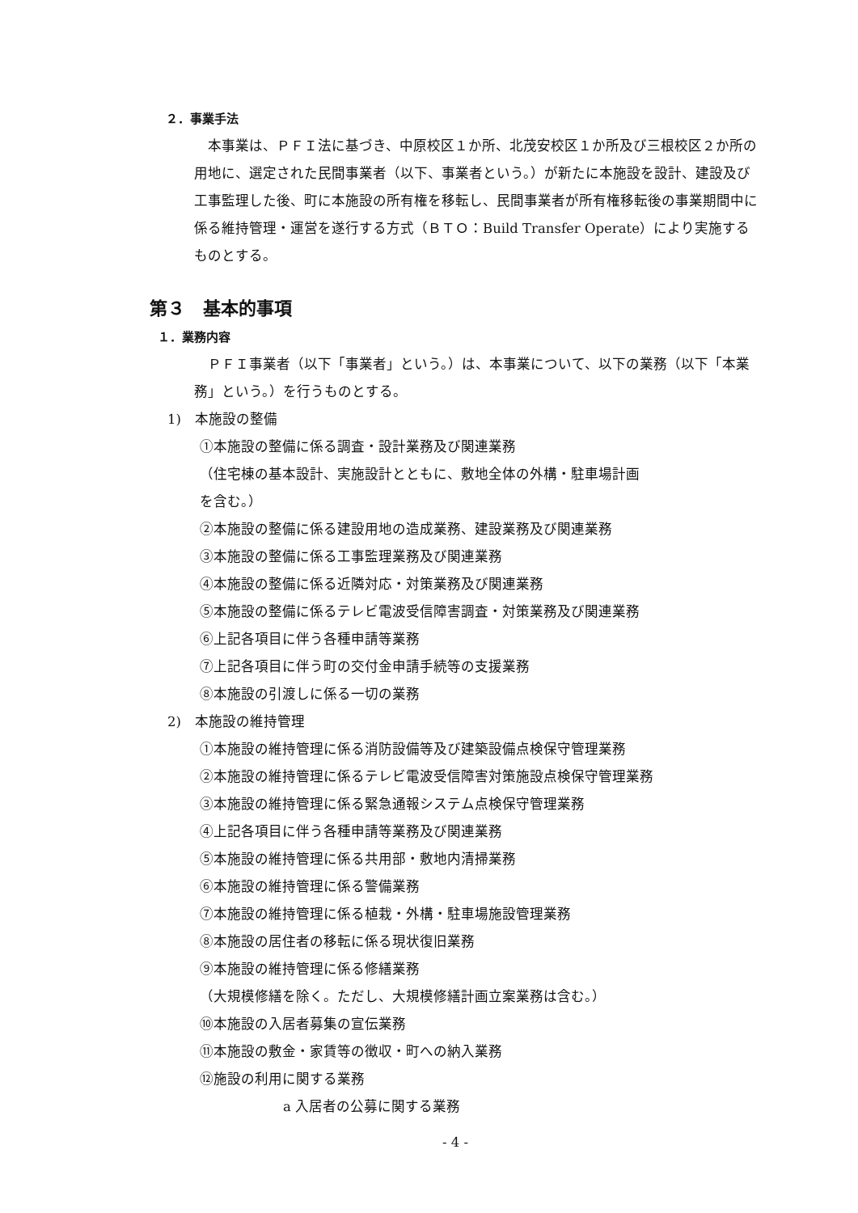２．事業手法
本事業は、ＰＦＩ法に基づき、中原校区１か所、北茂安校区１か所及び三根校区２か所の用地に、選定された民間事業者（以下、事業者という。）が新たに本施設を設計、建設及び工事監理した後、町に本施設の所有権を移転し、民間事業者が所有権移転後の事業期間中に係る維持管理・運営を遂行する方式（ＢＴＯ：Build Transfer Operate）により実施するものとする。
第３　基本的事項
１．業務内容
ＰＦＩ事業者（以下「事業者」という。）は、本事業について、以下の業務（以下「本業務」という。）を行うものとする。
1)　本施設の整備
①本施設の整備に係る調査・設計業務及び関連業務
（住宅棟の基本設計、実施設計とともに、敷地全体の外構・駐車場計画を含む。）
②本施設の整備に係る建設用地の造成業務、建設業務及び関連業務
③本施設の整備に係る工事監理業務及び関連業務
④本施設の整備に係る近隣対応・対策業務及び関連業務
⑤本施設の整備に係るテレビ電波受信障害調査・対策業務及び関連業務
⑥上記各項目に伴う各種申請等業務
⑦上記各項目に伴う町の交付金申請手続等の支援業務
⑧本施設の引渡しに係る一切の業務
2)　本施設の維持管理
①本施設の維持管理に係る消防設備等及び建築設備点検保守管理業務
②本施設の維持管理に係るテレビ電波受信障害対策施設点検保守管理業務
③本施設の維持管理に係る緊急通報システム点検保守管理業務
④上記各項目に伴う各種申請等業務及び関連業務
⑤本施設の維持管理に係る共用部・敷地内清掃業務
⑥本施設の維持管理に係る警備業務
⑦本施設の維持管理に係る植栽・外構・駐車場施設管理業務
⑧本施設の居住者の移転に係る現状復旧業務
⑨本施設の維持管理に係る修繕業務
（大規模修繕を除く。ただし、大規模修繕計画立案業務は含む。）
⑩本施設の入居者募集の宣伝業務
⑪本施設の敷金・家賃等の徴収・町への納入業務
⑫施設の利用に関する業務
a 入居者の公募に関する業務
- 4 -